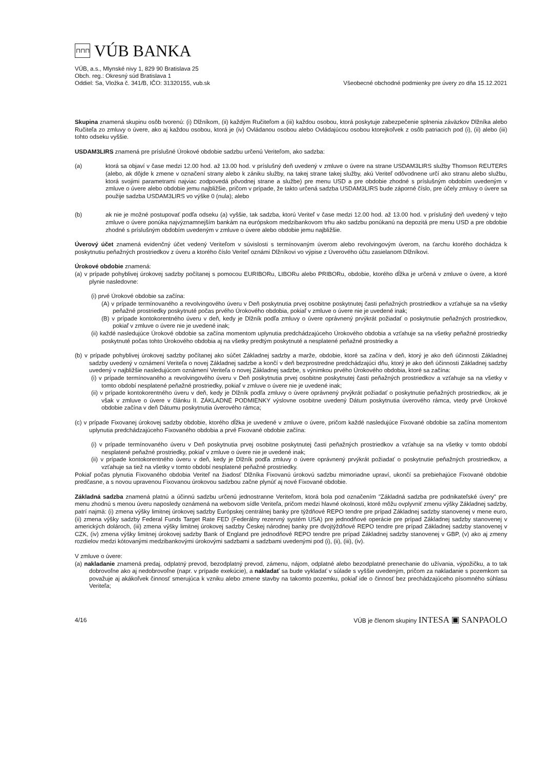⊓⊓⊓
VÚB BANKA
VÚB, a.s., Mlynské nivy 1, 829 90 Bratislava 25
Obch. reg.: Okresný súd Bratislava 1
Oddiel: Sa, Vložka č. 341/B, IČO: 31320155, vub.sk
Všeobecné obchodné podmienky pre úvery zo dňa 15.12.2021
Skupina znamená skupinu osôb tvorenú: (i) Dlžníkom, (ii) každým Ručiteľom a (iii) každou osobou, ktorá poskytuje zabezpečenie splnenia záväzkov Dlžníka alebo Ručiteľa zo zmluvy o úvere, ako aj každou osobou, ktorá je (iv) Ovládanou osobou alebo Ovládajúcou osobou ktorejkoľvek z osôb patriacich pod (i), (ii) alebo (iii) tohto odseku vyššie.
USDAM3LIRS znamená pre príslušné Úrokové obdobie sadzbu určenú Veriteľom, ako sadzba:
(a) ktorá sa objaví v čase medzi 12.00 hod. až 13.00 hod. v príslušný deň uvedený v zmluve o úvere na strane USDAM3LIRS služby Thomson REUTERS (alebo, ak dôjde k zmene v označení strany alebo k zániku služby, na takej strane takej služby, akú Veriteľ odôvodnene určí ako stranu alebo službu, ktorá svojimi parametrami najviac zodpovedá pôvodnej strane a službe) pre menu USD a pre obdobie zhodné s príslušným obdobím uvedeným v zmluve o úvere alebo obdobie jemu najbližšie, pričom v prípade, že takto určená sadzba USDAM3LIRS bude záporné číslo, pre účely zmluvy o úvere sa použije sadzba USDAM3LIRS vo výške 0 (nula); alebo
(b) ak nie je možné postupovať podľa odseku (a) vyššie, tak sadzba, ktorú Veriteľ v čase medzi 12.00 hod. až 13.00 hod. v príslušný deň uvedený v tejto zmluve o úvere ponúka najvýznamnejším bankám na európskom medzibankovom trhu ako sadzbu ponúkanú na depozitá pre menu USD a pre obdobie zhodné s príslušným obdobím uvedeným v zmluve o úvere alebo obdobie jemu najbližšie.
Úverový účet znamená evidenčný účet vedený Veriteľom v súvislosti s termínovaným úverom alebo revolvingovým úverom, na ťarchu ktorého dochádza k poskytnutiu peňažných prostriedkov z úveru a ktorého číslo Veriteľ oznámi Dlžníkovi vo výpise z Úverového účtu zasielanom Dlžníkovi.
Úrokové obdobie znamená:
(a) v prípade pohyblivej úrokovej sadzby počítanej s pomocou EURIBORu, LIBORu alebo PRIBORu, obdobie, ktorého dĺžka je určená v zmluve o úvere, a ktoré plynie nasledovne:
(i) prvé Úrokové obdobie sa začína:
(A) v prípade termínovaného a revolvingového úveru v Deň poskytnutia prvej osobitne poskytnutej časti peňažných prostriedkov a vzťahuje sa na všetky peňažné prostriedky poskytnuté počas prvého Úrokového obdobia, pokiaľ v zmluve o úvere nie je uvedené inak;
(B) v prípade kontokorentného úveru v deň, kedy je Dlžník podľa zmluvy o úvere oprávnený prvýkrát požiadať o poskytnutie peňažných prostriedkov, pokiaľ v zmluve o úvere nie je uvedené inak;
(ii) každé nasledujúce Úrokové obdobie sa začína momentom uplynutia predchádzajúceho Úrokového obdobia a vzťahuje sa na všetky peňažné prostriedky poskytnuté počas tohto Úrokového obdobia aj na všetky predtým poskytnuté a nesplatené peňažné prostriedky a
(b) v prípade pohyblivej úrokovej sadzby počítanej ako súčet Základnej sadzby a marže, obdobie, ktoré sa začína v deň, ktorý je ako deň účinnosti Základnej sadzby uvedený v oznámení Veriteľa o novej Základnej sadzbe a končí v deň bezprostredne predchádzajúci dňu, ktorý je ako deň účinnosti Základnej sadzby uvedený v najbližšie nasledujúcom oznámení Veriteľa o novej Základnej sadzbe, s výnimkou prvého Úrokového obdobia, ktoré sa začína:
(i) v prípade termínovaného a revolvingového úveru v Deň poskytnutia prvej osobitne poskytnutej časti peňažných prostriedkov a vzťahuje sa na všetky v tomto období nesplatené peňažné prostriedky, pokiaľ v zmluve o úvere nie je uvedené inak;
(ii) v prípade kontokorentného úveru v deň, kedy je Dlžník podľa zmluvy o úvere oprávnený prvýkrát požiadať o poskytnutie peňažných prostriedkov, ak je však v zmluve o úvere v článku II. ZÁKLADNÉ PODMIENKY výslovne osobitne uvedený Dátum poskytnutia úverového rámca, vtedy prvé Úrokové obdobie začína v deň Dátumu poskytnutia úverového rámca;
(c) v prípade Fixovanej úrokovej sadzby obdobie, ktorého dĺžka je uvedené v zmluve o úvere, pričom každé nasledujúce Fixované obdobie sa začína momentom uplynutia predchádzajúceho Fixovaného obdobia a prvé Fixované obdobie začína:
(i) v prípade termínovaného úveru v Deň poskytnutia prvej osobitne poskytnutej časti peňažných prostriedkov a vzťahuje sa na všetky v tomto období nesplatené peňažné prostriedky, pokiaľ v zmluve o úvere nie je uvedené inak;
(ii) v prípade kontokorentného úveru v deň, kedy je Dlžník podľa zmluvy o úvere oprávnený prvýkrát požiadať o poskytnutie peňažných prostriedkov, a vzťahuje sa tiež na všetky v tomto období nesplatené peňažné prostriedky.
Pokiaľ počas plynutia Fixovaného obdobia Veriteľ na žiadosť Dlžníka Fixovanú úrokovú sadzbu mimoriadne upraví, ukončí sa prebiehajúce Fixované obdobie predčasne, a s novou upravenou Fixovanou úrokovou sadzbou začne plynúť aj nové Fixované obdobie.
Základná sadzba znamená platnú a účinnú sadzbu určenú jednostranne Veriteľom, ktorá bola pod označením "Základná sadzba pre podnikateľské úvery" pre menu zhodnú s menou úveru naposledy oznámená na webovom sídle Veriteľa, pričom medzi hlavné okolnosti, ktoré môžu ovplyvniť zmenu výšky Základnej sadzby, patrí najmä: (i) zmena výšky limitnej úrokovej sadzby Európskej centrálnej banky pre týždňové REPO tendre pre prípad Základnej sadzby stanovenej v mene euro, (ii) zmena výšky sadzby Federal Funds Target Rate FED (Federálny rezervný systém USA) pre jednodňové operácie pre prípad Základnej sadzby stanovenej v amerických dolároch, (iii) zmena výšky limitnej úrokovej sadzby Českej národnej banky pre dvojtýždňové REPO tendre pre prípad Základnej sadzby stanovenej v CZK, (iv) zmena výšky limitnej úrokovej sadzby Bank of England pre jednodňové REPO tendre pre prípad Základnej sadzby stanovenej v GBP, (v) ako aj zmeny rozdielov medzi kótovanými medzibankovými úrokovými sadzbami a sadzbami uvedenými pod (i), (ii), (iii), (iv).
V zmluve o úvere:
(a) nakladanie znamená predaj, odplatný prevod, bezodplatný prevod, zámenu, nájom, odplatné alebo bezodplatné prenechanie do užívania, výpožičku, a to tak dobrovoľne ako aj nedobrovoľne (napr. v prípade exekúcie), a nakladať sa bude vykladať v súlade s vyššie uvedeným, pričom za nakladanie s pozemkom sa považuje aj akákoľvek činnosť smerujúca k vzniku alebo zmene stavby na takomto pozemku, pokiaľ ide o činnosť bez prechádzajúceho písomného súhlasu Veriteľa;
4/16 VÚB je členom skupiny INTESA ▣ SANPAOLO